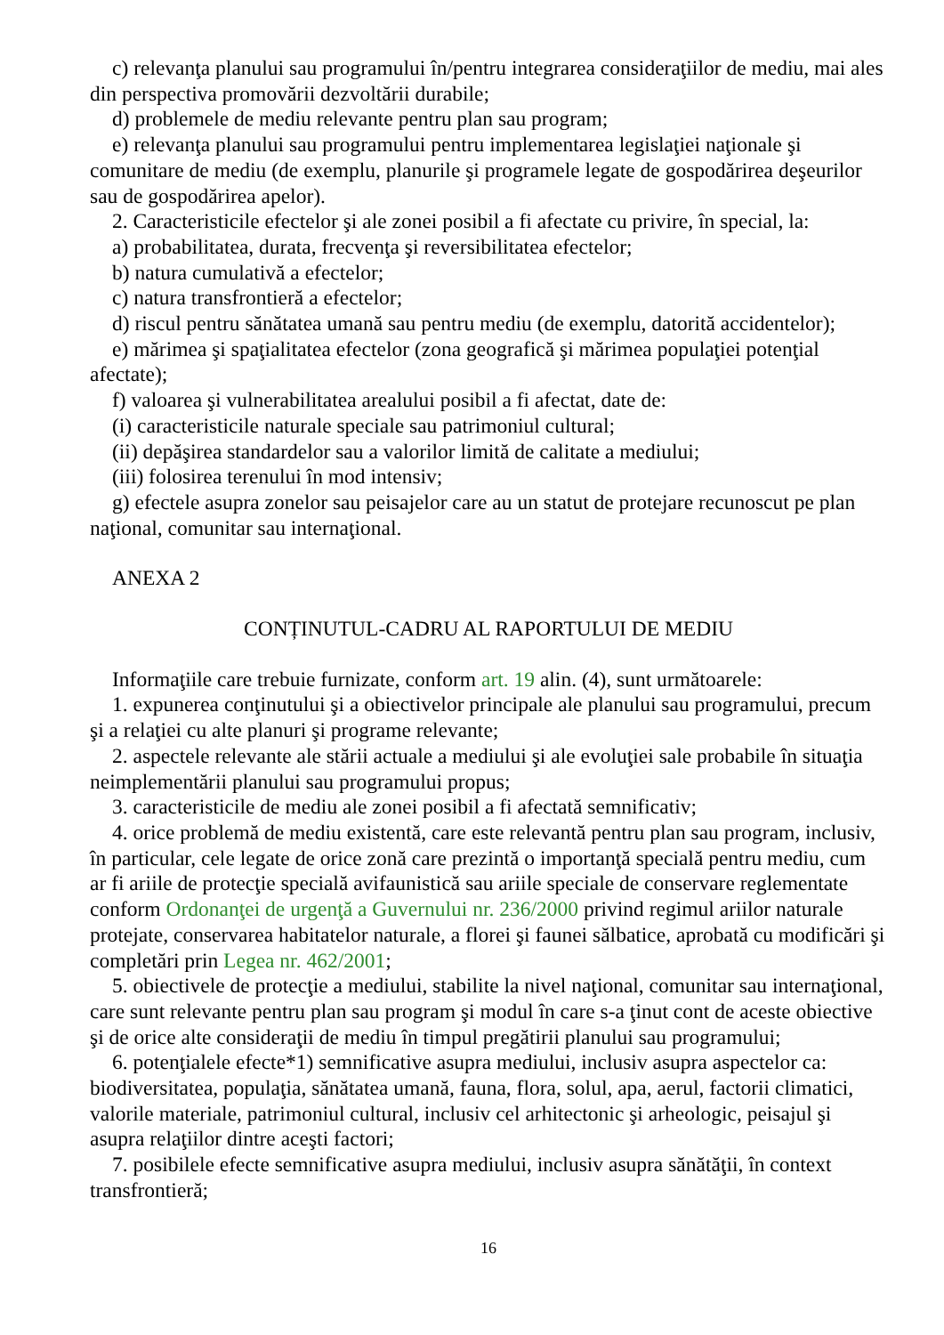c) relevanţa planului sau programului în/pentru integrarea consideraţiilor de mediu, mai ales din perspectiva promovării dezvoltării durabile;
d) problemele de mediu relevante pentru plan sau program;
e) relevanţa planului sau programului pentru implementarea legislaţiei naţionale şi comunitare de mediu (de exemplu, planurile şi programele legate de gospodărirea deşeurilor sau de gospodărirea apelor).
2. Caracteristicile efectelor şi ale zonei posibil a fi afectate cu privire, în special, la:
a) probabilitatea, durata, frecvenţa şi reversibilitatea efectelor;
b) natura cumulativă a efectelor;
c) natura transfrontieră a efectelor;
d) riscul pentru sănătatea umană sau pentru mediu (de exemplu, datorită accidentelor);
e) mărimea şi spaţialitatea efectelor (zona geografică şi mărimea populaţiei potenţial afectate);
f) valoarea şi vulnerabilitatea arealului posibil a fi afectat, date de:
(i) caracteristicile naturale speciale sau patrimoniul cultural;
(ii) depăşirea standardelor sau a valorilor limită de calitate a mediului;
(iii) folosirea terenului în mod intensiv;
g) efectele asupra zonelor sau peisajelor care au un statut de protejare recunoscut pe plan naţional, comunitar sau internaţional.
ANEXA 2
CONȚINUTUL-CADRU AL RAPORTULUI DE MEDIU
Informaţiile care trebuie furnizate, conform art. 19 alin. (4), sunt următoarele:
1. expunerea conţinutului şi a obiectivelor principale ale planului sau programului, precum şi a relaţiei cu alte planuri şi programe relevante;
2. aspectele relevante ale stării actuale a mediului şi ale evoluţiei sale probabile în situaţia neimplementării planului sau programului propus;
3. caracteristicile de mediu ale zonei posibil a fi afectată semnificativ;
4. orice problemă de mediu existentă, care este relevantă pentru plan sau program, inclusiv, în particular, cele legate de orice zonă care prezintă o importanţă specială pentru mediu, cum ar fi ariile de protecţie specială avifaunistică sau ariile speciale de conservare reglementate conform Ordonanţei de urgenţă a Guvernului nr. 236/2000 privind regimul ariilor naturale protejate, conservarea habitatelor naturale, a florei şi faunei sălbatice, aprobată cu modificări şi completări prin Legea nr. 462/2001;
5. obiectivele de protecţie a mediului, stabilite la nivel naţional, comunitar sau internaţional, care sunt relevante pentru plan sau program şi modul în care s-a ţinut cont de aceste obiective şi de orice alte consideraţii de mediu în timpul pregătirii planului sau programului;
6. potenţialele efecte*1) semnificative asupra mediului, inclusiv asupra aspectelor ca: biodiversitatea, populaţia, sănătatea umană, fauna, flora, solul, apa, aerul, factorii climatici, valorile materiale, patrimoniul cultural, inclusiv cel arhitectonic şi arheologic, peisajul şi asupra relaţiilor dintre aceşti factori;
7. posibilele efecte semnificative asupra mediului, inclusiv asupra sănătăţii, în context transfrontieră;
16